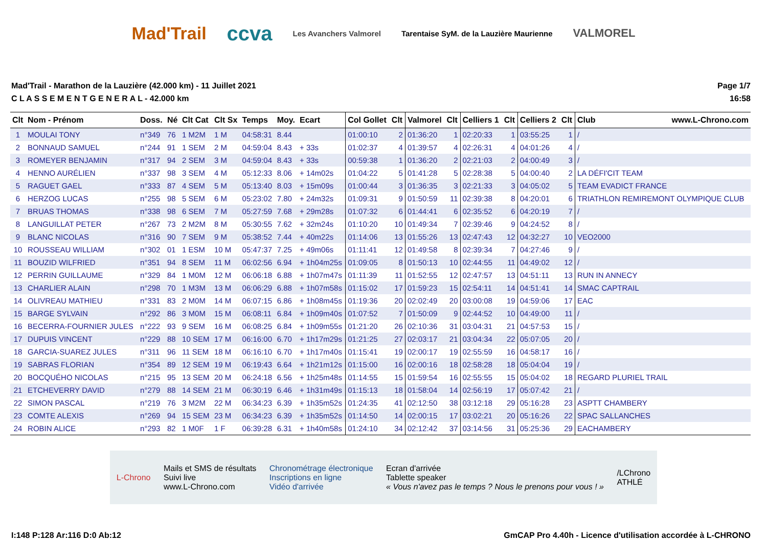Mad'Trail
ccva
Les Avanchers Valmorel
Tarentaise SyM. de la Lauzière Maurienne
VALMOREL
Mad'Trail - Marathon de la Lauzière (42.000 km) - 11 Juillet 2021
C L A S S E M E N T G E N E R A L - 42.000 km
Page 1/7
16:58
| Clt | Nom - Prénom | Doss. | Né | Clt Cat | Clt Sx | Temps | Moy. | Ecart | Col Gollet | Clt | Valmorel | Clt | Celliers 1 | Clt | Celliers 2 | Clt | Club | www.L-Chrono.com |
| --- | --- | --- | --- | --- | --- | --- | --- | --- | --- | --- | --- | --- | --- | --- | --- | --- | --- | --- |
| 1 | MOULAI TONY | n°349 | 76 | 1 M2M | 1 M | 04:58:31 | 8.44 | | 01:00:10 | 2 | 01:36:20 | 1 | 02:20:33 | 1 | 03:55:25 | 1 | / | |
| 2 | BONNAUD SAMUEL | n°244 | 91 | 1 SEM | 2 M | 04:59:04 | 8.43 | + 33s | 01:02:37 | 4 | 01:39:57 | 4 | 02:26:31 | 4 | 04:01:26 | 4 | / | |
| 3 | ROMEYER BENJAMIN | n°317 | 94 | 2 SEM | 3 M | 04:59:04 | 8.43 | + 33s | 00:59:38 | 1 | 01:36:20 | 2 | 02:21:03 | 2 | 04:00:49 | 3 | / | |
| 4 | HENNO AURÉLIEN | n°337 | 98 | 3 SEM | 4 M | 05:12:33 | 8.06 | + 14m02s | 01:04:22 | 5 | 01:41:28 | 5 | 02:28:38 | 5 | 04:00:40 | 2 | LA DÉFI'CIT TEAM | |
| 5 | RAGUET GAEL | n°333 | 87 | 4 SEM | 5 M | 05:13:40 | 8.03 | + 15m09s | 01:00:44 | 3 | 01:36:35 | 3 | 02:21:33 | 3 | 04:05:02 | 5 | TEAM EVADICT FRANCE | |
| 6 | HERZOG LUCAS | n°255 | 98 | 5 SEM | 6 M | 05:23:02 | 7.80 | + 24m32s | 01:09:31 | 9 | 01:50:59 | 11 | 02:39:38 | 8 | 04:20:01 | 6 | TRIATHLON REMIREMONT OLYMPIQUE CLUB | |
| 7 | BRUAS THOMAS | n°338 | 98 | 6 SEM | 7 M | 05:27:59 | 7.68 | + 29m28s | 01:07:32 | 6 | 01:44:41 | 6 | 02:35:52 | 6 | 04:20:19 | 7 | / | |
| 8 | LANGUILLAT PETER | n°267 | 73 | 2 M2M | 8 M | 05:30:55 | 7.62 | + 32m24s | 01:10:20 | 10 | 01:49:34 | 7 | 02:39:46 | 9 | 04:24:52 | 8 | / | |
| 9 | BLANC NICOLAS | n°316 | 90 | 7 SEM | 9 M | 05:38:52 | 7.44 | + 40m22s | 01:14:06 | 13 | 01:55:26 | 13 | 02:47:43 | 12 | 04:32:27 | 10 | VEO2000 | |
| 10 | ROUSSEAU WILLIAM | n°302 | 01 | 1 ESM | 10 M | 05:47:37 | 7.25 | + 49m06s | 01:11:41 | 12 | 01:49:58 | 8 | 02:39:34 | 7 | 04:27:46 | 9 | / | |
| 11 | BOUZID WILFRIED | n°351 | 94 | 8 SEM | 11 M | 06:02:56 | 6.94 | + 1h04m25s | 01:09:05 | 8 | 01:50:13 | 10 | 02:44:55 | 11 | 04:49:02 | 12 | / | |
| 12 | PERRIN GUILLAUME | n°329 | 84 | 1 M0M | 12 M | 06:06:18 | 6.88 | + 1h07m47s | 01:11:39 | 11 | 01:52:55 | 12 | 02:47:57 | 13 | 04:51:11 | 13 | RUN IN ANNECY | |
| 13 | CHARLIER ALAIN | n°298 | 70 | 1 M3M | 13 M | 06:06:29 | 6.88 | + 1h07m58s | 01:15:02 | 17 | 01:59:23 | 15 | 02:54:11 | 14 | 04:51:41 | 14 | SMAC CAPTRAIL | |
| 14 | OLIVREAU MATHIEU | n°331 | 83 | 2 M0M | 14 M | 06:07:15 | 6.86 | + 1h08m45s | 01:19:36 | 20 | 02:02:49 | 20 | 03:00:08 | 19 | 04:59:06 | 17 | EAC | |
| 15 | BARGE SYLVAIN | n°292 | 86 | 3 M0M | 15 M | 06:08:11 | 6.84 | + 1h09m40s | 01:07:52 | 7 | 01:50:09 | 9 | 02:44:52 | 10 | 04:49:00 | 11 | / | |
| 16 | BECERRA-FOURNIER JULES | n°222 | 93 | 9 SEM | 16 M | 06:08:25 | 6.84 | + 1h09m55s | 01:21:20 | 26 | 02:10:36 | 31 | 03:04:31 | 21 | 04:57:53 | 15 | / | |
| 17 | DUPUIS VINCENT | n°229 | 88 | 10 SEM | 17 M | 06:16:00 | 6.70 | + 1h17m29s | 01:21:25 | 27 | 02:03:17 | 21 | 03:04:34 | 22 | 05:07:05 | 20 | / | |
| 18 | GARCIA-SUAREZ JULES | n°311 | 96 | 11 SEM | 18 M | 06:16:10 | 6.70 | + 1h17m40s | 01:15:41 | 19 | 02:00:17 | 19 | 02:55:59 | 16 | 04:58:17 | 16 | / | |
| 19 | SABRAS FLORIAN | n°354 | 89 | 12 SEM | 19 M | 06:19:43 | 6.64 | + 1h21m12s | 01:15:00 | 16 | 02:00:16 | 18 | 02:58:28 | 18 | 05:04:04 | 19 | / | |
| 20 | BOCQUÉHO NICOLAS | n°215 | 95 | 13 SEM | 20 M | 06:24:18 | 6.56 | + 1h25m48s | 01:14:55 | 15 | 01:59:54 | 16 | 02:55:55 | 15 | 05:04:02 | 18 | REGARD PLURIEL TRAIL | |
| 21 | ETCHEVERRY DAVID | n°279 | 88 | 14 SEM | 21 M | 06:30:19 | 6.46 | + 1h31m49s | 01:15:13 | 18 | 01:58:04 | 14 | 02:56:19 | 17 | 05:07:42 | 21 | / | |
| 22 | SIMON PASCAL | n°219 | 76 | 3 M2M | 22 M | 06:34:23 | 6.39 | + 1h35m52s | 01:24:35 | 41 | 02:12:50 | 38 | 03:12:18 | 29 | 05:16:28 | 23 | ASPTT CHAMBERY | |
| 23 | COMTE ALEXIS | n°269 | 94 | 15 SEM | 23 M | 06:34:23 | 6.39 | + 1h35m52s | 01:14:50 | 14 | 02:00:15 | 17 | 03:02:21 | 20 | 05:16:26 | 22 | SPAC SALLANCHES | |
| 24 | ROBIN ALICE | n°293 | 82 | 1 M0F | 1 F | 06:39:28 | 6.31 | + 1h40m58s | 01:24:10 | 34 | 02:12:42 | 37 | 03:14:56 | 31 | 05:25:36 | 29 | EACHAMBERY | |
L-Chrono
Mails et SMS de résultats
Suivi live
www.L-Chrono.com
Chronométrage électronique
Inscriptions en ligne
Vidéo d'arrivée
Ecran d'arrivée
Tablette speaker
« Vous n'avez pas le temps ? Nous le prenons pour vous ! »
/LChrono
ATHLÉ
I:148 P:128 Ar:116 D:0 Ab:12 GmCAP Pro 4.40h - Licence d'utilisation accordée à L-CHRONO